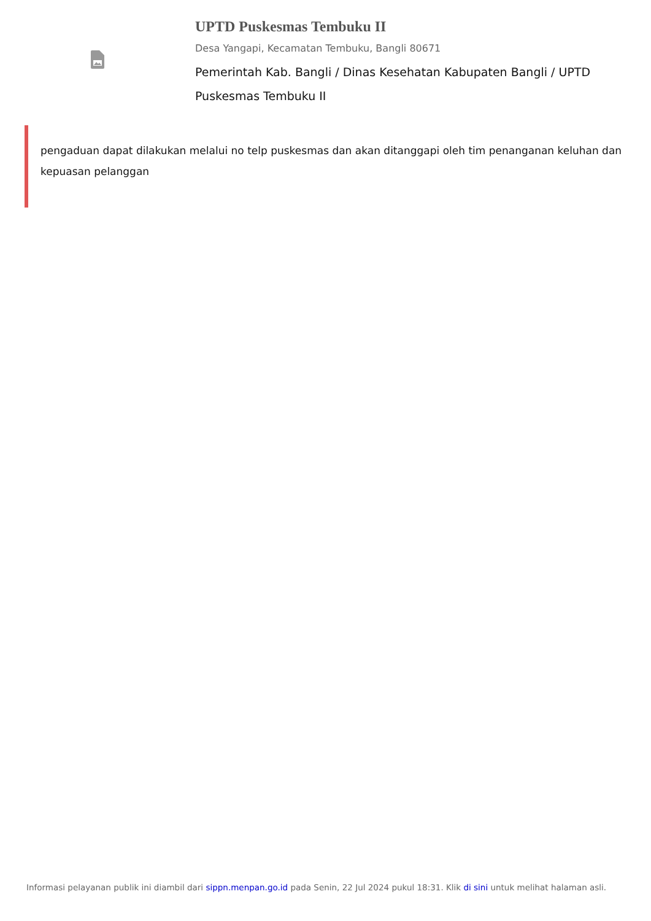UPTD Puskesmas Tembuku II
Desa Yangapi, Kecamatan Tembuku, Bangli 80671
Pemerintah Kab. Bangli / Dinas Kesehatan Kabupaten Bangli / UPTD Puskesmas Tembuku II
pengaduan dapat dilakukan melalui no telp puskesmas dan akan ditanggapi oleh tim penanganan keluhan dan kepuasan pelanggan
Informasi pelayanan publik ini diambil dari sippn.menpan.go.id pada Senin, 22 Jul 2024 pukul 18:31. Klik di sini untuk melihat halaman asli.